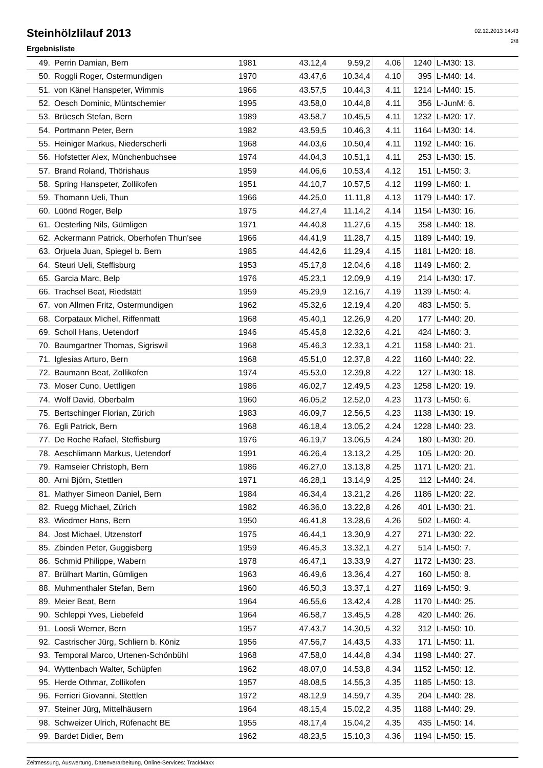Steinhölzlilauf 2013
Ergebnisliste
02.12.2013 14:43
2/8
| 49. | Perrin Damian, Bern | 1981 | 43.12,4 | 9.59,2 | 4.06 | 1240 | L-M30: 13. |
| 50. | Roggli Roger, Ostermundigen | 1970 | 43.47,6 | 10.34,4 | 4.10 | 395 | L-M40: 14. |
| 51. | von Känel Hanspeter, Wimmis | 1966 | 43.57,5 | 10.44,3 | 4.11 | 1214 | L-M40: 15. |
| 52. | Oesch Dominic, Müntschemier | 1995 | 43.58,0 | 10.44,8 | 4.11 | 356 | L-JunM: 6. |
| 53. | Brüesch Stefan, Bern | 1989 | 43.58,7 | 10.45,5 | 4.11 | 1232 | L-M20: 17. |
| 54. | Portmann Peter, Bern | 1982 | 43.59,5 | 10.46,3 | 4.11 | 1164 | L-M30: 14. |
| 55. | Heiniger Markus, Niederscherli | 1968 | 44.03,6 | 10.50,4 | 4.11 | 1192 | L-M40: 16. |
| 56. | Hofstetter Alex, Münchenbuchsee | 1974 | 44.04,3 | 10.51,1 | 4.11 | 253 | L-M30: 15. |
| 57. | Brand Roland, Thörishaus | 1959 | 44.06,6 | 10.53,4 | 4.12 | 151 | L-M50: 3. |
| 58. | Spring Hanspeter, Zollikofen | 1951 | 44.10,7 | 10.57,5 | 4.12 | 1199 | L-M60: 1. |
| 59. | Thomann Ueli, Thun | 1966 | 44.25,0 | 11.11,8 | 4.13 | 1179 | L-M40: 17. |
| 60. | Lüönd Roger, Belp | 1975 | 44.27,4 | 11.14,2 | 4.14 | 1154 | L-M30: 16. |
| 61. | Oesterling Nils, Gümligen | 1971 | 44.40,8 | 11.27,6 | 4.15 | 358 | L-M40: 18. |
| 62. | Ackermann Patrick, Oberhofen Thun'see | 1966 | 44.41,9 | 11.28,7 | 4.15 | 1189 | L-M40: 19. |
| 63. | Orjuela Juan, Spiegel b. Bern | 1985 | 44.42,6 | 11.29,4 | 4.15 | 1181 | L-M20: 18. |
| 64. | Steuri Ueli, Steffisburg | 1953 | 45.17,8 | 12.04,6 | 4.18 | 1149 | L-M60: 2. |
| 65. | Garcia Marc, Belp | 1976 | 45.23,1 | 12.09,9 | 4.19 | 214 | L-M30: 17. |
| 66. | Trachsel Beat, Riedstätt | 1959 | 45.29,9 | 12.16,7 | 4.19 | 1139 | L-M50: 4. |
| 67. | von Allmen Fritz, Ostermundigen | 1962 | 45.32,6 | 12.19,4 | 4.20 | 483 | L-M50: 5. |
| 68. | Corpataux Michel, Riffenmatt | 1968 | 45.40,1 | 12.26,9 | 4.20 | 177 | L-M40: 20. |
| 69. | Scholl Hans, Uetendorf | 1946 | 45.45,8 | 12.32,6 | 4.21 | 424 | L-M60: 3. |
| 70. | Baumgartner Thomas, Sigriswil | 1968 | 45.46,3 | 12.33,1 | 4.21 | 1158 | L-M40: 21. |
| 71. | Iglesias Arturo, Bern | 1968 | 45.51,0 | 12.37,8 | 4.22 | 1160 | L-M40: 22. |
| 72. | Baumann Beat, Zollikofen | 1974 | 45.53,0 | 12.39,8 | 4.22 | 127 | L-M30: 18. |
| 73. | Moser Cuno, Uettligen | 1986 | 46.02,7 | 12.49,5 | 4.23 | 1258 | L-M20: 19. |
| 74. | Wolf David, Oberbalm | 1960 | 46.05,2 | 12.52,0 | 4.23 | 1173 | L-M50: 6. |
| 75. | Bertschinger Florian, Zürich | 1983 | 46.09,7 | 12.56,5 | 4.23 | 1138 | L-M30: 19. |
| 76. | Egli Patrick, Bern | 1968 | 46.18,4 | 13.05,2 | 4.24 | 1228 | L-M40: 23. |
| 77. | De Roche Rafael, Steffisburg | 1976 | 46.19,7 | 13.06,5 | 4.24 | 180 | L-M30: 20. |
| 78. | Aeschlimann Markus, Uetendorf | 1991 | 46.26,4 | 13.13,2 | 4.25 | 105 | L-M20: 20. |
| 79. | Ramseier Christoph, Bern | 1986 | 46.27,0 | 13.13,8 | 4.25 | 1171 | L-M20: 21. |
| 80. | Arni Björn, Stettlen | 1971 | 46.28,1 | 13.14,9 | 4.25 | 112 | L-M40: 24. |
| 81. | Mathyer Simeon Daniel, Bern | 1984 | 46.34,4 | 13.21,2 | 4.26 | 1186 | L-M20: 22. |
| 82. | Ruegg Michael, Zürich | 1982 | 46.36,0 | 13.22,8 | 4.26 | 401 | L-M30: 21. |
| 83. | Wiedmer Hans, Bern | 1950 | 46.41,8 | 13.28,6 | 4.26 | 502 | L-M60: 4. |
| 84. | Jost Michael, Utzenstorf | 1975 | 46.44,1 | 13.30,9 | 4.27 | 271 | L-M30: 22. |
| 85. | Zbinden Peter, Guggisberg | 1959 | 46.45,3 | 13.32,1 | 4.27 | 514 | L-M50: 7. |
| 86. | Schmid Philippe, Wabern | 1978 | 46.47,1 | 13.33,9 | 4.27 | 1172 | L-M30: 23. |
| 87. | Brülhart Martin, Gümligen | 1963 | 46.49,6 | 13.36,4 | 4.27 | 160 | L-M50: 8. |
| 88. | Muhmenthaler Stefan, Bern | 1960 | 46.50,3 | 13.37,1 | 4.27 | 1169 | L-M50: 9. |
| 89. | Meier Beat, Bern | 1964 | 46.55,6 | 13.42,4 | 4.28 | 1170 | L-M40: 25. |
| 90. | Schleppi Yves, Liebefeld | 1964 | 46.58,7 | 13.45,5 | 4.28 | 420 | L-M40: 26. |
| 91. | Loosli Werner, Bern | 1957 | 47.43,7 | 14.30,5 | 4.32 | 312 | L-M50: 10. |
| 92. | Castrischer Jürg, Schliern b. Köniz | 1956 | 47.56,7 | 14.43,5 | 4.33 | 171 | L-M50: 11. |
| 93. | Temporal Marco, Urtenen-Schönbühl | 1968 | 47.58,0 | 14.44,8 | 4.34 | 1198 | L-M40: 27. |
| 94. | Wyttenbach Walter, Schüpfen | 1962 | 48.07,0 | 14.53,8 | 4.34 | 1152 | L-M50: 12. |
| 95. | Herde Othmar, Zollikofen | 1957 | 48.08,5 | 14.55,3 | 4.35 | 1185 | L-M50: 13. |
| 96. | Ferrieri Giovanni, Stettlen | 1972 | 48.12,9 | 14.59,7 | 4.35 | 204 | L-M40: 28. |
| 97. | Steiner Jürg, Mittelhäusern | 1964 | 48.15,4 | 15.02,2 | 4.35 | 1188 | L-M40: 29. |
| 98. | Schweizer Ulrich, Rüfenacht BE | 1955 | 48.17,4 | 15.04,2 | 4.35 | 435 | L-M50: 14. |
| 99. | Bardet Didier, Bern | 1962 | 48.23,5 | 15.10,3 | 4.36 | 1194 | L-M50: 15. |
Zeitmessung, Auswertung, Datenverarbeitung, Online-Services: TrackMaxx